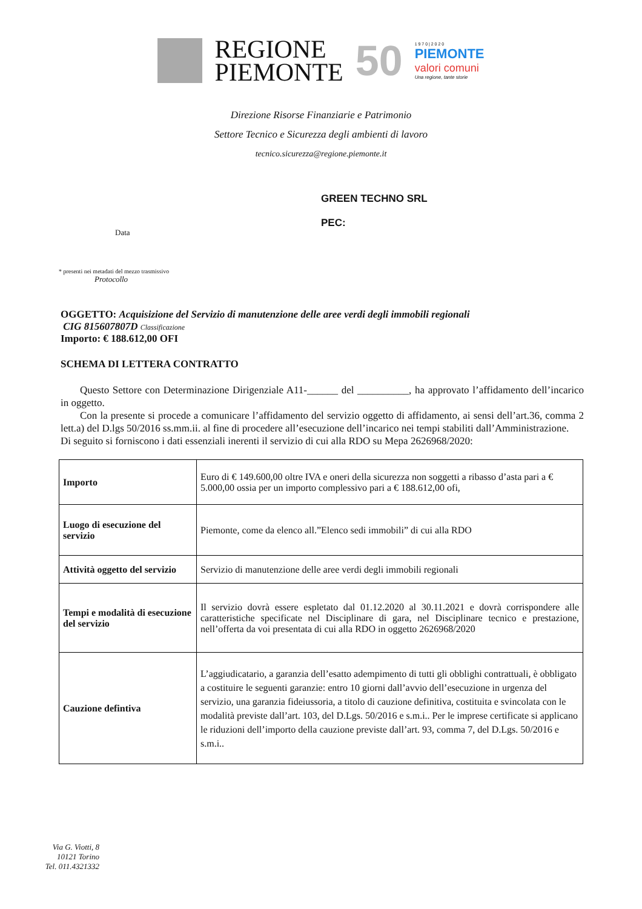REGIONE
PIEMONTE
50
1 9 7 0 | 2 0 2 0
PIEMONTE
valori comuni
Una regione, tante storie
Direzione Risorse Finanziarie e Patrimonio
Settore Tecnico e Sicurezza degli ambienti di lavoro
tecnico.sicurezza@regione.piemonte.it
Data
GREEN TECHNO SRL
PEC:
* presenti nei metadati del mezzo trasmissivo
Protocollo
OGGETTO: Acquisizione del Servizio di manutenzione delle aree verdi degli immobili regionali
CIG 8156078​07D Classificazione
Importo: € 188.612,00 OFI
SCHEMA DI LETTERA CONTRATTO
Questo Settore con Determinazione Dirigenziale A11-______ del __________, ha approvato l’affidamento dell’incarico in oggetto.
Con la presente si procede a comunicare l’affidamento del servizio oggetto di affidamento, ai sensi dell’art.36, comma 2 lett.a) del D.lgs 50/2016 ss.mm.ii. al fine di procedere all’esecuzione dell’incarico nei tempi stabiliti dall’Amministrazione.
Di seguito si forniscono i dati essenziali inerenti il servizio di cui alla RDO su Mepa 2626968/2020:
| Importo | Euro di € 149.600,00 oltre IVA e oneri della sicurezza non soggetti a ribasso d’asta pari a € 5.000,00 ossia per un importo complessivo pari a € 188.612,00 ofi, |
| Luogo di esecuzione del servizio | Piemonte, come da elenco all.”Elenco sedi immobili” di cui alla RDO |
| Attività oggetto del servizio | Servizio di manutenzione delle aree verdi degli immobili regionali |
| Tempi e modalità di esecuzione del servizio | Il servizio dovrà essere espletato dal 01.12.2020 al 30.11.2021 e dovrà corrispondere alle caratteristiche specificate nel Disciplinare di gara, nel Disciplinare tecnico e prestazione, nell’offerta da voi presentata di cui alla RDO in oggetto 2626968/2020 |
| Cauzione defintiva | L’aggiudicatario, a garanzia dell’esatto adempimento di tutti gli obblighi contrattuali, è obbligato a costituire le seguenti garanzie: entro 10 giorni dall’avvio dell’esecuzione in urgenza del servizio, una garanzia fideiussoria, a titolo di cauzione definitiva, costituita e svincolata con le modalità previste dall’art. 103, del D.Lgs. 50/2016 e s.m.i.. Per le imprese certificate si applicano le riduzioni dell’importo della cauzione previste dall’art. 93, comma 7, del D.Lgs. 50/2016 e s.m.i.. |
Via G. Viotti, 8
10121 Torino
Tel. 011.4321332